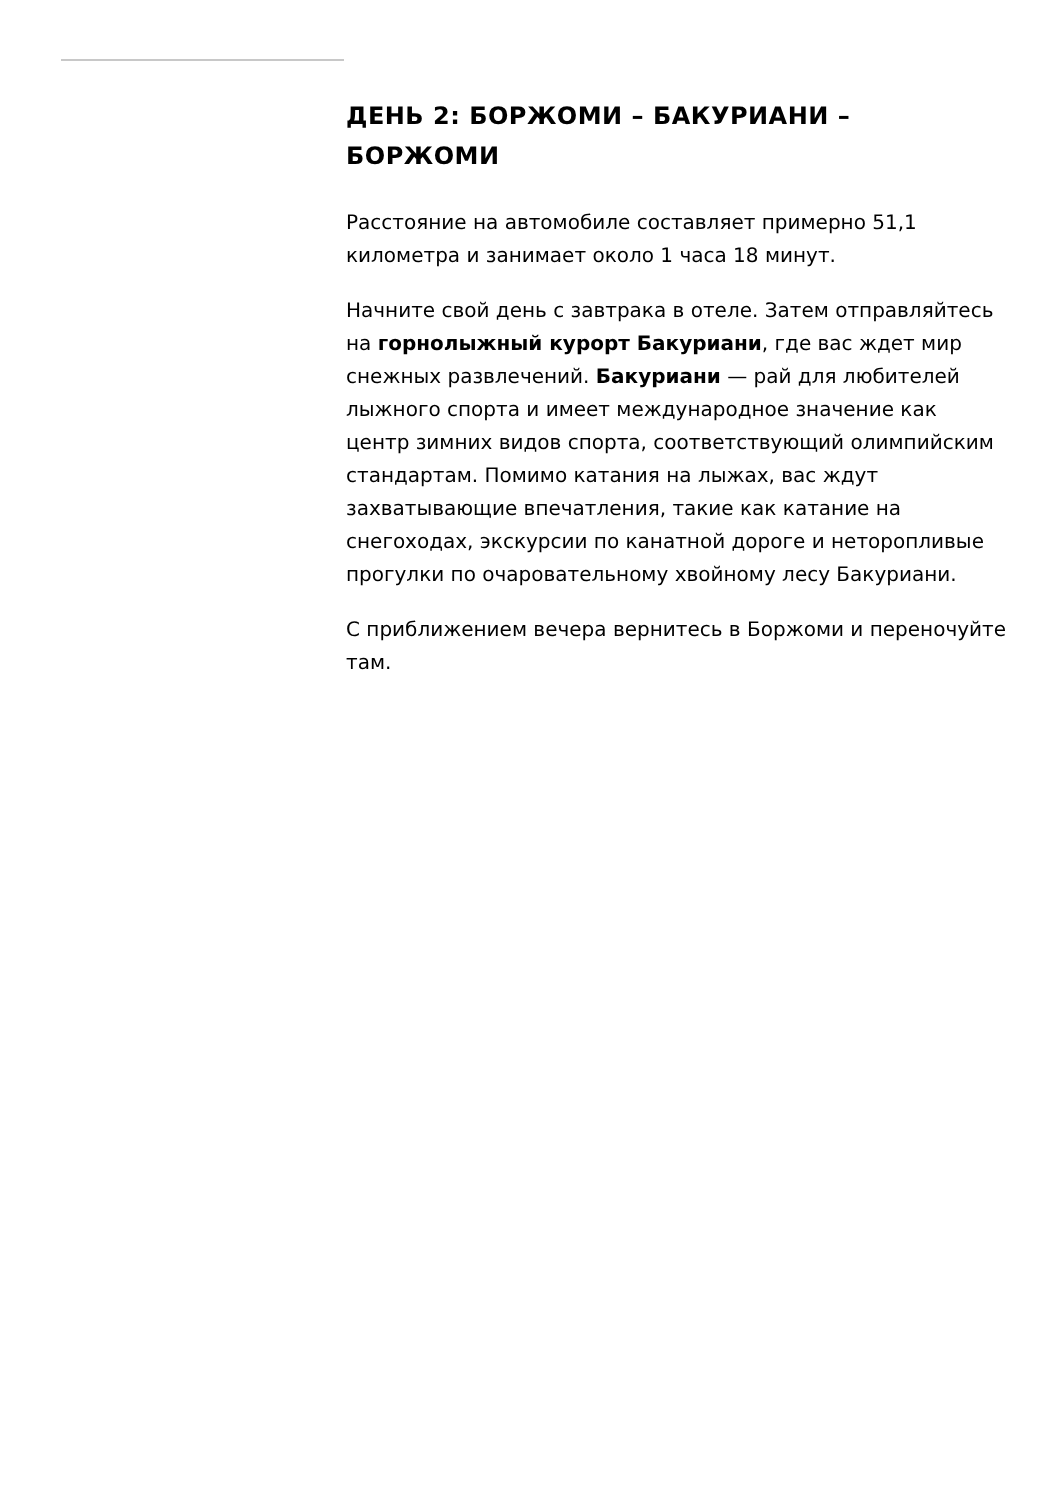ДЕНЬ 2: БОРЖОМИ – БАКУРИАНИ – БОРЖОМИ
Расстояние на автомобиле составляет примерно 51,1 километра и занимает около 1 часа 18 минут.
Начните свой день с завтрака в отеле. Затем отправляйтесь на горнолыжный курорт Бакуриани, где вас ждет мир снежных развлечений. Бакуриани — рай для любителей лыжного спорта и имеет международное значение как центр зимних видов спорта, соответствующий олимпийским стандартам. Помимо катания на лыжах, вас ждут захватывающие впечатления, такие как катание на снегоходах, экскурсии по канатной дороге и неторопливые прогулки по очаровательному хвойному лесу Бакуриани.
С приближением вечера вернитесь в Боржоми и переночуйте там.